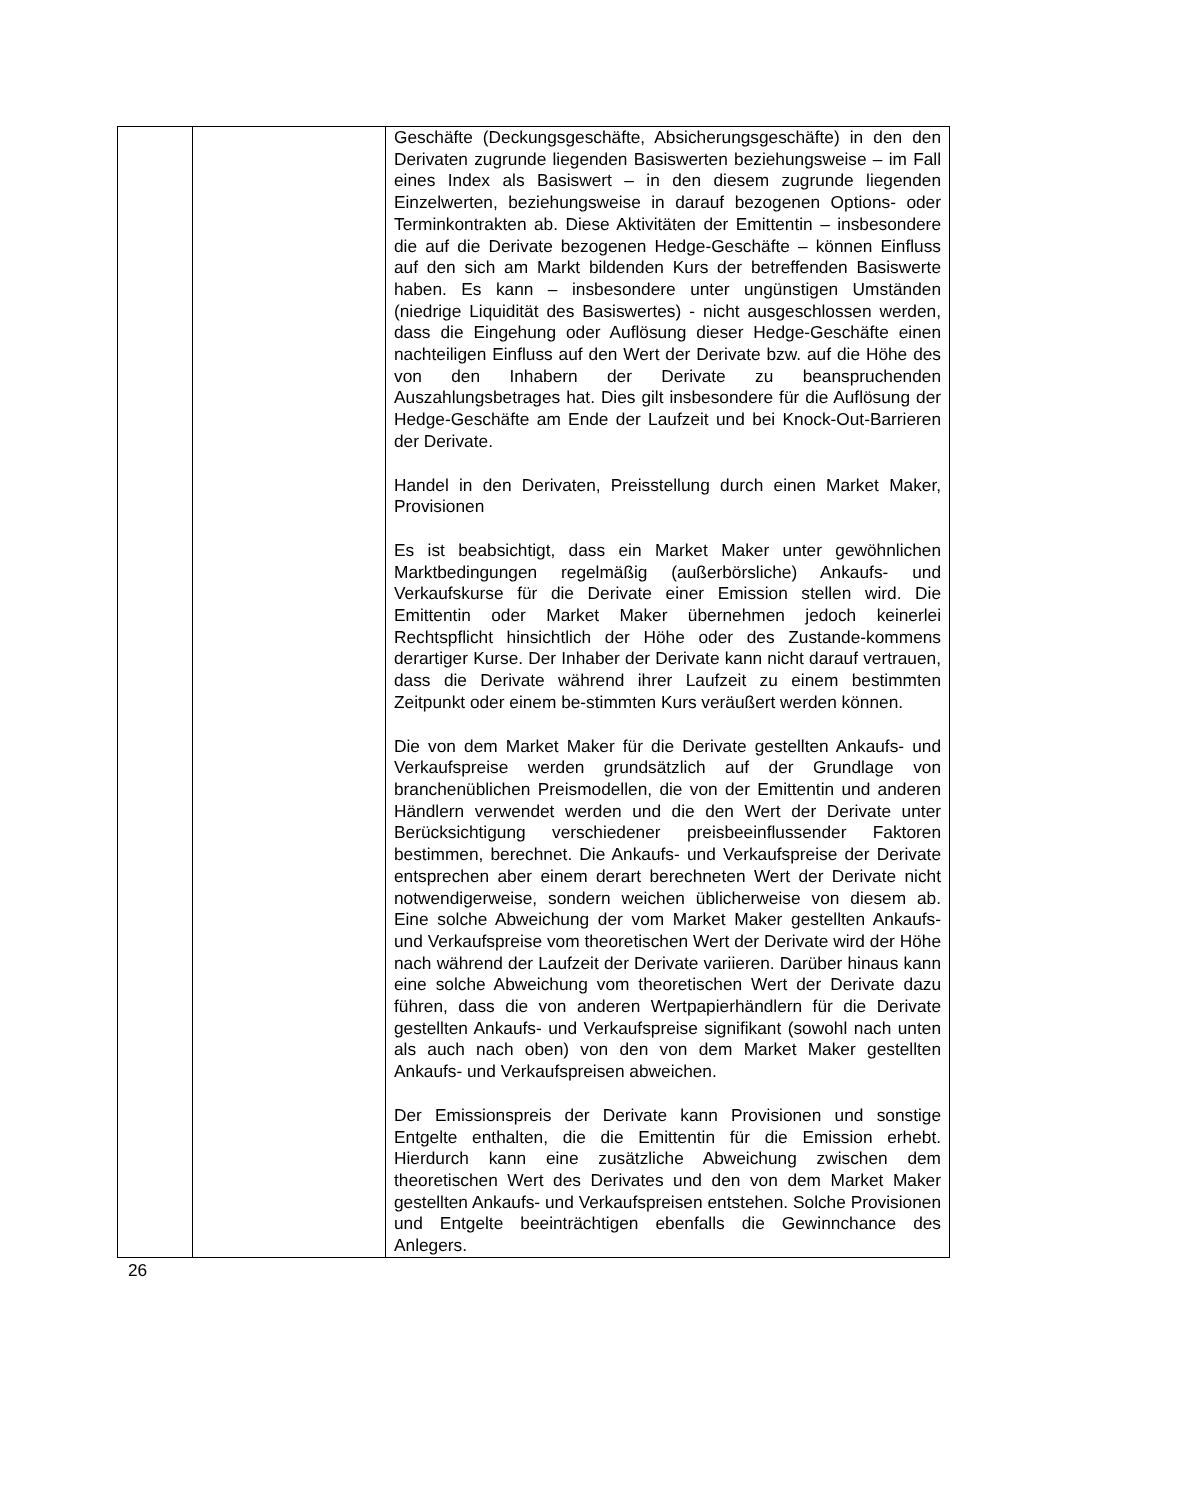| | | Geschäfte (Deckungsgeschäfte, Absicherungsgeschäfte) in den den Derivaten zugrunde liegenden Basiswerten beziehungsweise – im Fall eines Index als Basiswert – in den diesem zugrunde liegenden Einzelwerten, beziehungsweise in darauf bezogenen Options- oder Terminkontrakten ab. Diese Aktivitäten der Emittentin – insbesondere die auf die Derivate bezogenen Hedge-Geschäfte – können Einfluss auf den sich am Markt bildenden Kurs der betreffenden Basiswerte haben. Es kann – insbesondere unter ungünstigen Umständen (niedrige Liquidität des Basiswertes) - nicht ausgeschlossen werden, dass die Eingehung oder Auflösung dieser Hedge-Geschäfte einen nachteiligen Einfluss auf den Wert der Derivate bzw. auf die Höhe des von den Inhabern der Derivate zu beanspruchenden Auszahlungsbetrages hat. Dies gilt insbesondere für die Auflösung der Hedge-Geschäfte am Ende der Laufzeit und bei Knock-Out-Barrieren der Derivate. Handel in den Derivaten, Preisstellung durch einen Market Maker, Provisionen Es ist beabsichtigt, dass ein Market Maker unter gewöhnlichen Marktbedingungen regelmäßig (außerbörsliche) Ankaufs- und Verkaufskurse für die Derivate einer Emission stellen wird. Die Emittentin oder Market Maker übernehmen jedoch keinerlei Rechtspflicht hinsichtlich der Höhe oder des Zustande-kommens derartiger Kurse. Der Inhaber der Derivate kann nicht darauf vertrauen, dass die Derivate während ihrer Laufzeit zu einem bestimmten Zeitpunkt oder einem be-stimmten Kurs veräußert werden können. Die von dem Market Maker für die Derivate gestellten Ankaufs- und Verkaufspreise werden grundsätzlich auf der Grundlage von branchenüblichen Preismodellen, die von der Emittentin und anderen Händlern verwendet werden und die den Wert der Derivate unter Berücksichtigung verschiedener preisbeeinflussender Faktoren bestimmen, berechnet. Die Ankaufs- und Verkaufspreise der Derivate entsprechen aber einem derart berechneten Wert der Derivate nicht notwendigerweise, sondern weichen üblicherweise von diesem ab. Eine solche Abweichung der vom Market Maker gestellten Ankaufs- und Verkaufspreise vom theoretischen Wert der Derivate wird der Höhe nach während der Laufzeit der Derivate variieren. Darüber hinaus kann eine solche Abweichung vom theoretischen Wert der Derivate dazu führen, dass die von anderen Wertpapierhändlern für die Derivate gestellten Ankaufs- und Verkaufspreise signifikant (sowohl nach unten als auch nach oben) von den von dem Market Maker gestellten Ankaufs- und Verkaufspreisen abweichen. Der Emissionspreis der Derivate kann Provisionen und sonstige Entgelte enthalten, die die Emittentin für die Emission erhebt. Hierdurch kann eine zusätzliche Abweichung zwischen dem theoretischen Wert des Derivates und den von dem Market Maker gestellten Ankaufs- und Verkaufspreisen entstehen. Solche Provisionen und Entgelte beeinträchtigen ebenfalls die Gewinnchance des Anlegers. |
26